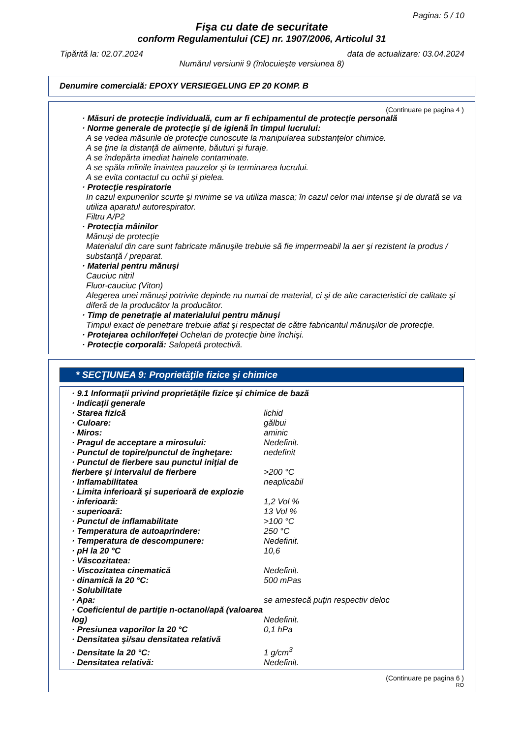Pagina: 5 / 10
Fişa cu date de securitate
conform Regulamentului (CE) nr. 1907/2006, Articolul 31
Tipărită la: 02.07.2024 data de actualizare: 03.04.2024
Numărul versiunii 9 (înlocuieşte versiunea 8)
Denumire comercială: EPOXY VERSIEGELUNG EP 20 KOMP. B
(Continuare pe pagina 4 )
· Măsuri de protecţie individuală, cum ar fi echipamentul de protecţie personală
· Norme generale de protecţie şi de igienă în timpul lucrului:
A se vedea măsurile de protecţie cunoscute la manipularea substanţelor chimice.
A se ţine la distanţă de alimente, băuturi şi furaje.
A se îndepărta imediat hainele contaminate.
A se spăla mîinile înaintea pauzelor şi la terminarea lucrului.
A se evita contactul cu ochii şi pielea.
· Protecţie respiratorie
In cazul expunerilor scurte şi minime se va utiliza masca; în cazul celor mai intense şi de durată se va utiliza aparatul autorespirator.
Filtru A/P2
· Protecţia mâinilor
Mănuşi de protecţie
Materialul din care sunt fabricate mănuşile trebuie să fie impermeabil la aer şi rezistent la produs / substanţă / preparat.
· Material pentru mănuşi
Cauciuc nitril
Fluor-cauciuc (Viton)
Alegerea unei mănuşi potrivite depinde nu numai de material, ci şi de alte caracteristici de calitate şi diferă de la producător la producător.
· Timp de penetraţie al materialului pentru mănuşi
Timpul exact de penetrare trebuie aflat şi respectat de către fabricantul mănuşilor de protecţie.
· Protejarea ochilor/feţei Ochelari de protecţie bine închişi.
· Protecţie corporală: Salopetă protectivă.
* SECŢIUNEA 9: Proprietăţile fizice şi chimice
| · 9.1 Informaţii privind proprietăţile fizice şi chimice de bază | |
| · Indicaţii generale | |
| · Starea fizică | lichid |
| · Culoare: | gălbui |
| · Miros: | aminic |
| · Pragul de acceptare a mirosului: | Nedefinit. |
| · Punctul de topire/punctul de îngheţare: | nedefinit |
| · Punctul de fierbere sau punctul iniţial de fierbere şi intervalul de fierbere | >200 °C |
| · Inflamabilitatea | neaplicabil |
| · Limita inferioară şi superioară de explozie | |
| · inferioară: | 1,2 Vol % |
| · superioară: | 13 Vol % |
| · Punctul de inflamabilitate | >100 °C |
| · Temperatura de autoaprindere: | 250 °C |
| · Temperatura de descompunere: | Nedefinit. |
| · pH la 20 °C | 10,6 |
| · Vâscozitatea: | |
| · Viscozitatea cinematică | Nedefinit. |
| · dinamică la 20 °C: | 500 mPas |
| · Solubilitate | |
| · Apa: | se amestecă puţin respectiv deloc |
| · Coeficientul de partiţie n-octanol/apă (valoarea log) | Nedefinit. |
| · Presiunea vaporilor la 20 °C | 0,1 hPa |
| · Densitatea şi/sau densitatea relativă | |
| · Densitate la 20 °C: | 1 g/cm<sup>3</sup> |
| · Densitatea relativă: | Nedefinit. |
(Continuare pe pagina 6 )
RO